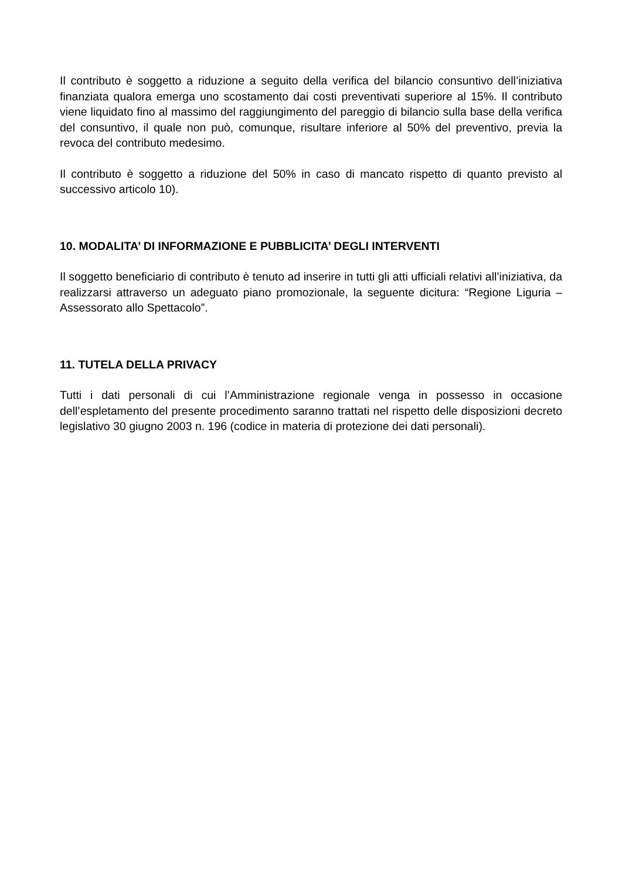Il contributo è soggetto a riduzione a seguito della verifica del bilancio consuntivo dell’iniziativa finanziata qualora emerga uno scostamento dai costi preventivati superiore al 15%. Il contributo viene liquidato fino al massimo del raggiungimento del pareggio di bilancio sulla base della verifica del consuntivo, il quale non può, comunque, risultare inferiore al 50% del preventivo, previa la revoca del contributo medesimo.
Il contributo è soggetto a riduzione del 50% in caso di mancato rispetto di quanto previsto al successivo articolo 10).
10. MODALITA’ DI INFORMAZIONE E PUBBLICITA’ DEGLI INTERVENTI
Il soggetto beneficiario di contributo è tenuto ad inserire in tutti gli atti ufficiali relativi all’iniziativa, da realizzarsi attraverso un adeguato piano promozionale, la seguente dicitura: “Regione Liguria – Assessorato allo Spettacolo”.
11. TUTELA DELLA PRIVACY
Tutti i dati personali di cui l’Amministrazione regionale venga in possesso in occasione dell’espletamento del presente procedimento saranno trattati nel rispetto delle disposizioni decreto legislativo 30 giugno 2003 n. 196 (codice in materia di protezione dei dati personali).